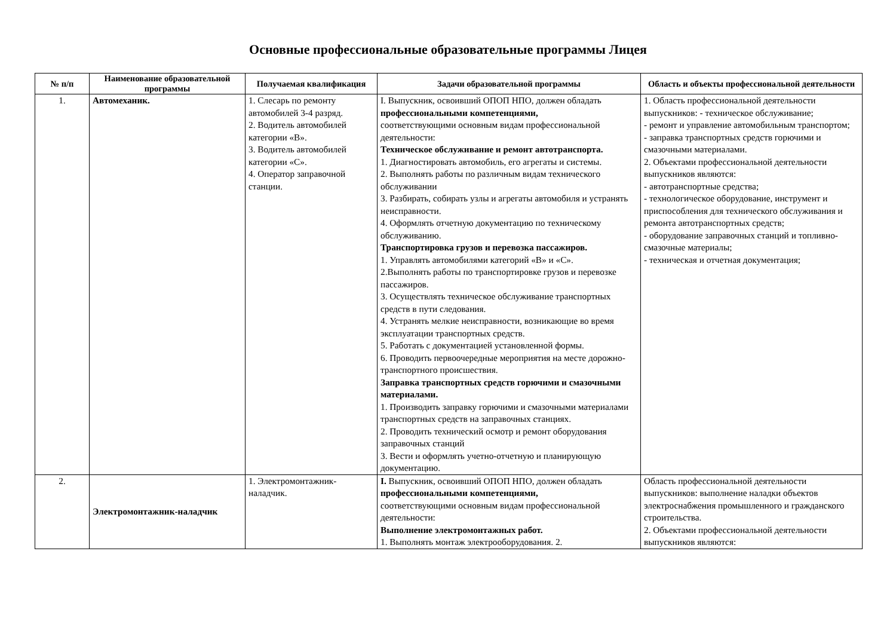Основные профессиональные образовательные программы Лицея
| № п/п | Наименование образовательной программы | Получаемая квалификация | Задачи образовательной программы | Область и объекты профессиональной деятельности |
| --- | --- | --- | --- | --- |
| 1. | Автомеханик. | 1. Слесарь по ремонту автомобилей 3-4 разряд. 2. Водитель автомобилей категории «В». 3. Водитель автомобилей категории «С». 4. Оператор заправочной станции. | I. Выпускник, освоивший ОПОП НПО, должен обладать профессиональными компетенциями, соответствующими основным видам профессиональной деятельности: Техническое обслуживание и ремонт автотранспорта. 1. Диагностировать автомобиль, его агрегаты и системы. 2. Выполнять работы по различным видам технического обслуживании 3. Разбирать, собирать узлы и агрегаты автомобиля и устранять неисправности. 4. Оформлять отчетную документацию по техническому обслуживанию. Транспортировка грузов и перевозка пассажиров. 1. Управлять автомобилями категорий «В» и «С». 2.Выполнять работы по транспортировке грузов и перевозке пассажиров. 3. Осуществлять техническое обслуживание транспортных средств в пути следования. 4. Устранять мелкие неисправности, возникающие во время эксплуатации транспортных средств. 5. Работать с документацией установленной формы. 6. Проводить первоочередные мероприятия на месте дорожно-транспортного происшествия. Заправка транспортных средств горючими и смазочными материалами. 1. Производить заправку горючими и смазочными материалами транспортных средств на заправочных станциях. 2. Проводить технический осмотр и ремонт оборудования заправочных станций 3. Вести и оформлять учетно-отчетную и планирующую документацию. | 1. Область профессиональной деятельности выпускников: - техническое обслуживание; - ремонт и управление автомобильным транспортом; - заправка транспортных средств горючими и смазочными материалами. 2. Объектами профессиональной деятельности выпускников являются: - автотранспортные средства; - технологическое оборудование, инструмент и приспособления для технического обслуживания и ремонта автотранспортных средств; - оборудование заправочных станций и топливно-смазочные материалы; - техническая и отчетная документация; |
| 2. | Электромонтажник-наладчик | 1. Электромонтажник-наладчик. | I. Выпускник, освоивший ОПОП НПО, должен обладать профессиональными компетенциями, соответствующими основным видам профессиональной деятельности: Выполнение электромонтажных работ. 1. Выполнять монтаж электрооборудования. 2. | Область профессиональной деятельности выпускников: выполнение наладки объектов электроснабжения промышленного и гражданского строительства. 2. Объектами профессиональной деятельности выпускников являются: |